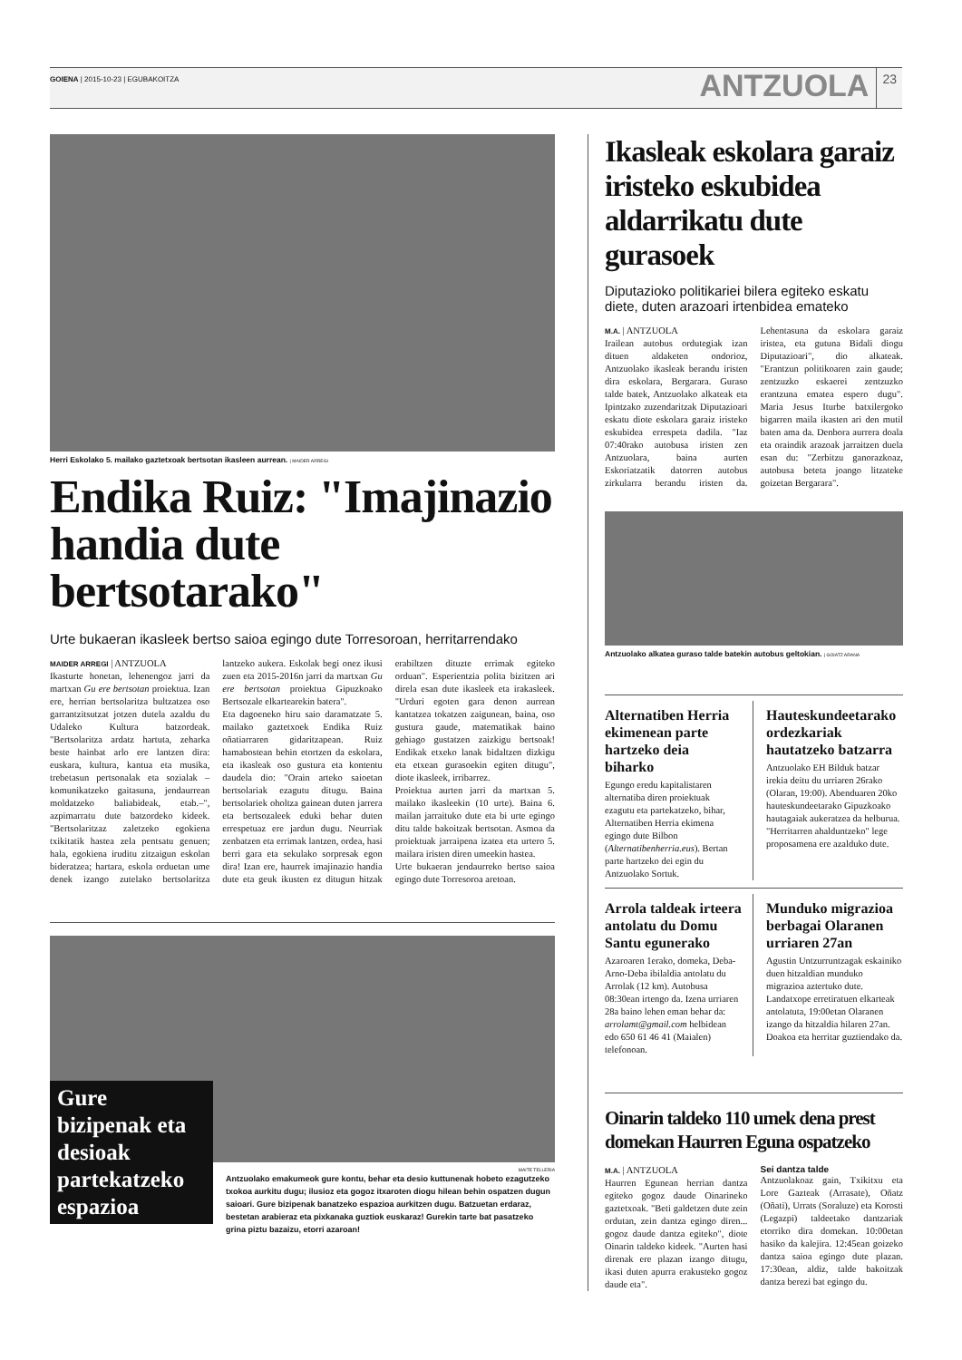GOIENA | 2015-10-23 | EGUBAKOITZA
ANTZUOLA 23
Herri Eskolako 5. mailako gaztetxoak bertsotan ikasleen aurrean. | MAIDER ARREGI
Endika Ruiz: "Imajinazio handia dute bertsotarako"
Urte bukaeran ikasleek bertso saioa egingo dute Torresoroan, herritarrendako
MAIDER ARREGI | ANTZUOLA
Ikasturte honetan, lehenengoz jarri da martxan Gu ere bertsotan proiektua. Izan ere, herrian bertsolaritza bultzatzea oso garrantzitsutzat jotzen dutela azaldu du Udaleko Kultura batzordeak. "Bertsolaritza ardatz hartuta, zeharka beste hainbat arlo ere lantzen dira: euskara, kultura, kantua eta musika, trebetasun pertsonalak eta sozialak –komunikatzeko gaitasuna, jendaurrean moldatzeko baliabideak, etab.–", azpimarratu dute batzordeko kideek. "Bertsolaritzaz zaletzeko egokiena txikitatik hastea zela pentsatu genuen; hala, egokiena iruditu zitzaigun eskolan bideratzea; hartara, eskola orduetan ume denek izango zutelako bertsolaritza lantzeko aukera. Eskolak begi onez ikusi zuen eta 2015-2016n jarri da martxan Gu ere bertsotan proiektua Gipuzkoako Bertsozale elkartearekin batera".
Eta dagoeneko hiru saio daramatzate 5. mailako gaztetxoek Endika Ruiz oñatiarraren gidaritzapean. Ruiz hamabostean behin etortzen da eskolara, eta ikasleak oso gustura eta kontentu daudela dio: "Orain arteko saioetan bertsolariak ezagutu ditugu. Baina bertsolariek oholtza gainean duten jarrera eta bertsozaleek eduki behar duten errespetuaz ere jardun dugu. Neurriak zenbatzen eta errimak lantzen, ordea, hasi berri gara eta sekulako sorpresak egon dira! Izan ere, haurrek imajinazio handia dute eta geuk ikusten ez ditugun hitzak erabiltzen dituzte errimak egiteko orduan". Esperientzia polita bizitzen ari direla esan dute ikasleek eta irakasleek. "Urduri egoten gara denon aurrean kantatzea tokatzen zaigunean, baina, oso gustura gaude, matematikak baino gehiago gustatzen zaizkigu bertsoak! Endikak etxeko lanak bidaltzen dizkigu eta etxean gurasoekin egiten ditugu", diote ikasleek, irribarrez.
Proiektua aurten jarri da martxan 5. mailako ikasleekin (10 urte). Baina 6. mailan jarraituko dute eta bi urte egingo ditu talde bakoitzak bertsotan. Asmoa da proiektuak jarraipena izatea eta urtero 5. mailara iristen diren umeekin hastea.
Urte bukaeran jendaurreko bertso saioa egingo dute Torresoroa aretoan.
Gure bizipenak eta desioak partekatzeko espazioa
MAITE TELLERIA
Antzuolako emakumeok gure kontu, behar eta desio kuttunenak hobeto ezagutzeko txokoa aurkitu dugu; ilusioz eta gogoz itxaroten diogu hilean behin ospatzen dugun saioari. Gure bizipenak banatzeko espazioa aurkitzen dugu. Batzuetan erdaraz, bestetan arabieraz eta pixkanaka guztiok euskaraz! Gurekin tarte bat pasatzeko grina piztu bazaizu, etorri azaroan!
Ikasleak eskolara garaiz iristeko eskubidea aldarrikatu dute gurasoek
Diputazioko politikariei bilera egiteko eskatu diete, duten arazoari irtenbidea emateko
M.A. | ANTZUOLA
Irailean autobus ordutegiak izan dituen aldaketen ondorioz, Antzuolako ikasleak berandu iristen dira eskolara, Bergarara. Guraso talde batek, Antzuolako alkateak eta Ipintzako zuzendaritzak Diputazioari eskatu diote eskolara garaiz iristeko eskubidea errespeta dadila. "Iaz 07:40rako autobusa iristen zen Antzuolara, baina aurten Eskoriatzatik datorren autobus zirkularra berandu iristen da. Lehentasuna da eskolara garaiz iristea, eta gutuna Bidali diogu Diputazioari", dio alkateak. "Erantzun politikoaren zain gaude; zentzuzko eskaerei zentzuzko erantzuna ematea espero dugu". Maria Jesus Iturbe batxilergoko bigarren maila ikasten ari den mutil baten ama da. Denbora aurrera doala eta oraindik arazoak jarraitzen duela esan du: "Zerbitzu ganorazkoaz, autobusa beteta joango litzateke goizetan Bergarara".
Antzuolako alkatea guraso talde batekin autobus geltokian. | GOIATZ ARANA
Alternatiben Herria ekimenean parte hartzeko deia biharko
Egungo eredu kapitalistaren alternatiba diren proiektuak ezagutu eta partekatzeko, bihar, Alternatiben Herria ekimena egingo dute Bilbon (Alternatibenherria.eus). Bertan parte hartzeko dei egin du Antzuolako Sortuk.
Hauteskundeetarako ordezkariak hautatzeko batzarra
Antzuolako EH Bilduk batzar irekia deitu du urriaren 26rako (Olaran, 19:00). Abenduaren 20ko hauteskundeetarako Gipuzkoako hautagaiak aukeratzea da helburua. "Herritarren ahalduntzeko" lege proposamena ere azalduko dute.
Arrola taldeak irteera antolatu du Domu Santu egunerako
Azaroaren 1erako, domeka, Deba-Arno-Deba ibilaldia antolatu du Arrolak (12 km). Autobusa 08:30ean irtengo da. Izena urriaren 28a baino lehen eman behar da: arrolamt@gmail.com helbidean edo 650 61 46 41 (Maialen) telefonoan.
Munduko migrazioa berbagai Olaranen urriaren 27an
Agustin Untzurruntzagak eskainiko duen hitzaldian munduko migrazioa aztertuko dute. Landatxope erretiratuen elkarteak antolatuta, 19:00etan Olaranen izango da hitzaldia hilaren 27an. Doakoa eta herritar guztiendako da.
Oinarin taldeko 110 umek dena prest domekan Haurren Eguna ospatzeko
M.A. | ANTZUOLA
Haurren Egunean herrian dantza egiteko gogoz daude Oinarineko gaztetxoak. "Beti galdetzen dute zein ordutan, zein dantza egingo diren... gogoz daude dantza egiteko", diote Oinarin taldeko kideek. "Aurten hasi direnak ere plazan izango ditugu, ikasi duten apurra erakusteko gogoz daude eta".
Sei dantza talde
Antzuolakoaz gain, Txikitxu eta Lore Gazteak (Arrasate), Oñatz (Oñati), Urrats (Soraluze) eta Korosti (Legazpi) taldeetako dantzariak etorriko dira domekan. 10:00etan hasiko da kalejira. 12:45ean goizeko dantza saioa egingo dute plazan. 17:30ean, aldiz, talde bakoitzak dantza berezi bat egingo du.